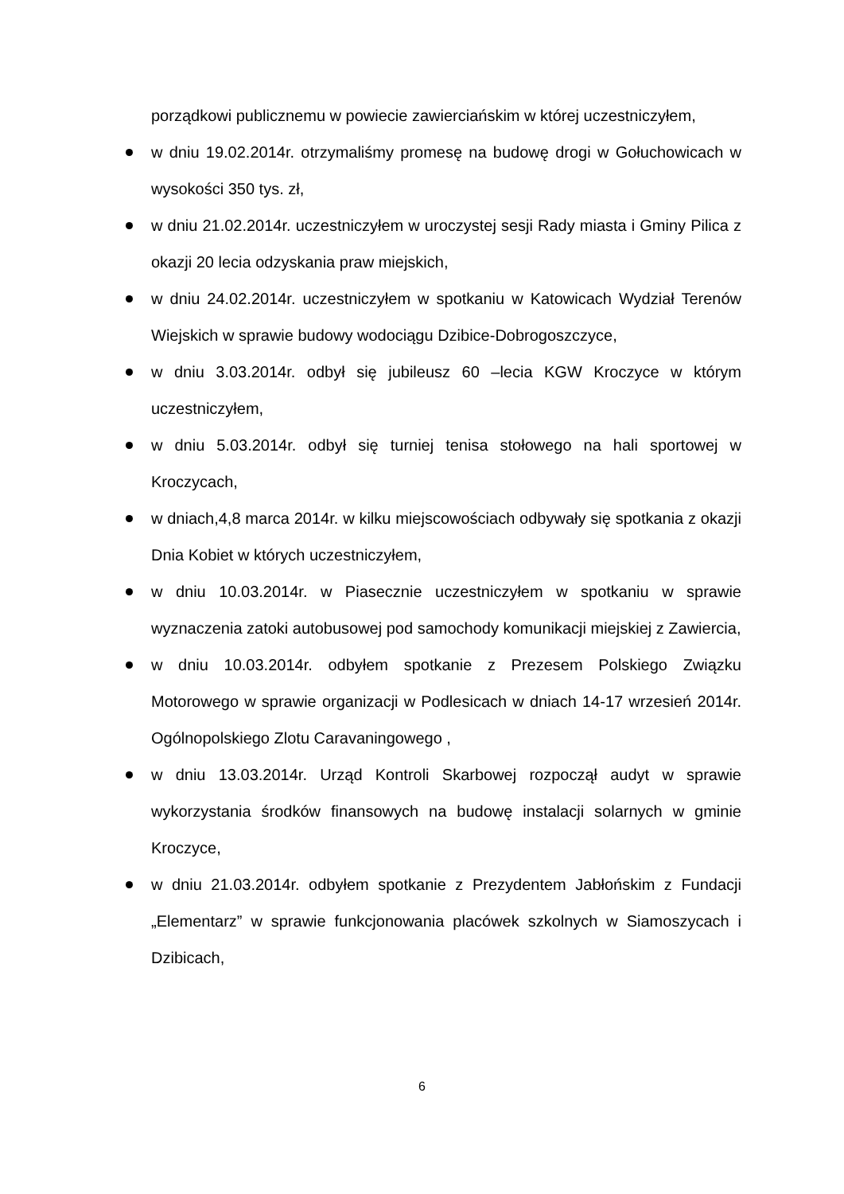porządkowi publicznemu w powiecie zawierciańskim w której uczestniczyłem,
w dniu 19.02.2014r. otrzymaliśmy promesę na budowę drogi w Gołuchowicach w wysokości 350 tys. zł,
w dniu 21.02.2014r. uczestniczyłem w uroczystej sesji Rady miasta i Gminy Pilica z okazji 20 lecia odzyskania praw miejskich,
w dniu 24.02.2014r. uczestniczyłem w spotkaniu w Katowicach Wydział Terenów Wiejskich w sprawie budowy wodociągu Dzibice-Dobrogoszczyce,
w dniu 3.03.2014r. odbył się jubileusz 60 –lecia KGW Kroczyce w którym uczestniczyłem,
w dniu 5.03.2014r. odbył się turniej tenisa stołowego na hali sportowej w Kroczycach,
w dniach,4,8 marca 2014r. w kilku miejscowościach odbywały się spotkania z okazji Dnia Kobiet w których uczestniczyłem,
w dniu 10.03.2014r. w Piasecznie uczestniczyłem w spotkaniu w sprawie wyznaczenia zatoki autobusowej pod samochody komunikacji miejskiej z Zawiercia,
w dniu 10.03.2014r. odbyłem spotkanie z Prezesem Polskiego Związku Motorowego w sprawie organizacji w Podlesicach w dniach 14-17 wrzesień 2014r. Ogólnopolskiego Zlotu Caravaningowego ,
w dniu 13.03.2014r. Urząd Kontroli Skarbowej rozpoczął audyt w sprawie wykorzystania środków finansowych na budowę instalacji solarnych w gminie Kroczyce,
w dniu 21.03.2014r. odbyłem spotkanie z Prezydentem Jabłońskim z Fundacji „Elementarz” w sprawie funkcjonowania placówek szkolnych w Siamoszycach i Dzibicach,
6